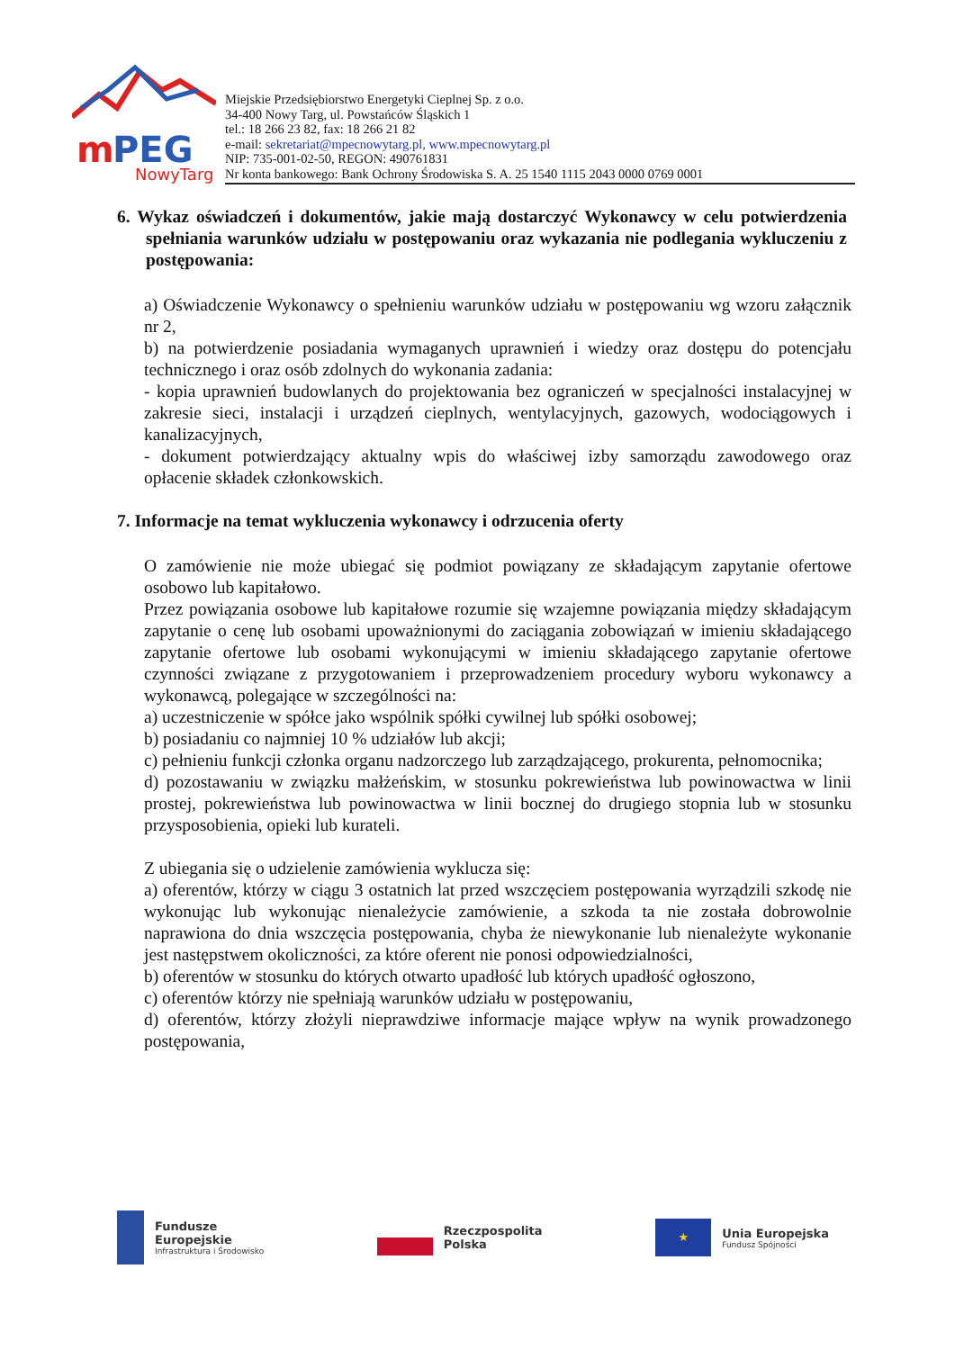m
PEG
NowyTarg
Miejskie Przedsiębiorstwo Energetyki Cieplnej Sp. z o.o.
34-400 Nowy Targ, ul. Powstańców Śląskich 1
tel.: 18 266 23 82, fax: 18 266 21 82
e-mail: sekretariat@mpecnowytarg.pl, www.mpecnowytarg.pl
NIP: 735-001-02-50, REGON: 490761831
Nr konta bankowego: Bank Ochrony Środowiska S. A. 25 1540 1115 2043 0000 0769 0001
6. Wykaz oświadczeń i dokumentów, jakie mają dostarczyć Wykonawcy w celu potwierdzenia spełniania warunków udziału w postępowaniu oraz wykazania nie podlegania wykluczeniu z postępowania:
a) Oświadczenie Wykonawcy o spełnieniu warunków udziału w postępowaniu wg wzoru załącznik nr 2,
b) na potwierdzenie posiadania wymaganych uprawnień i wiedzy oraz dostępu do potencjału technicznego i oraz osób zdolnych do wykonania zadania:
- kopia uprawnień budowlanych do projektowania bez ograniczeń w specjalności instalacyjnej w zakresie sieci, instalacji i urządzeń cieplnych, wentylacyjnych, gazowych, wodociągowych i kanalizacyjnych,
- dokument potwierdzający aktualny wpis do właściwej izby samorządu zawodowego oraz opłacenie składek członkowskich.
7. Informacje na temat wykluczenia wykonawcy i odrzucenia oferty
O zamówienie nie może ubiegać się podmiot powiązany ze składającym zapytanie ofertowe osobowo lub kapitałowo.
Przez powiązania osobowe lub kapitałowe rozumie się wzajemne powiązania między składającym zapytanie o cenę lub osobami upoważnionymi do zaciągania zobowiązań w imieniu składającego zapytanie ofertowe lub osobami wykonującymi w imieniu składającego zapytanie ofertowe czynności związane z przygotowaniem i przeprowadzeniem procedury wyboru wykonawcy a wykonawcą, polegające w szczególności na:
a) uczestniczenie w spółce jako wspólnik spółki cywilnej lub spółki osobowej;
b) posiadaniu co najmniej 10 % udziałów lub akcji;
c) pełnieniu funkcji członka organu nadzorczego lub zarządzającego, prokurenta, pełnomocnika;
d) pozostawaniu w związku małżeńskim, w stosunku pokrewieństwa lub powinowactwa w linii prostej, pokrewieństwa lub powinowactwa w linii bocznej do drugiego stopnia lub w stosunku przysposobienia, opieki lub kurateli.
Z ubiegania się o udzielenie zamówienia wyklucza się:
a) oferentów, którzy w ciągu 3 ostatnich lat przed wszczęciem postępowania wyrządzili szkodę nie wykonując lub wykonując nienależycie zamówienie, a szkoda ta nie została dobrowolnie naprawiona do dnia wszczęcia postępowania, chyba że niewykonanie lub nienależyte wykonanie jest następstwem okoliczności, za które oferent nie ponosi odpowiedzialności,
b) oferentów w stosunku do których otwarto upadłość lub których upadłość ogłoszono,
c) oferentów którzy nie spełniają warunków udziału w postępowaniu,
d) oferentów, którzy złożyli nieprawdziwe informacje mające wpływ na wynik prowadzonego postępowania,
Fundusze
Europejskie
Infrastruktura i Środowisko
Rzeczpospolita
Polska
★
Unia Europejska
Fundusz Spójności